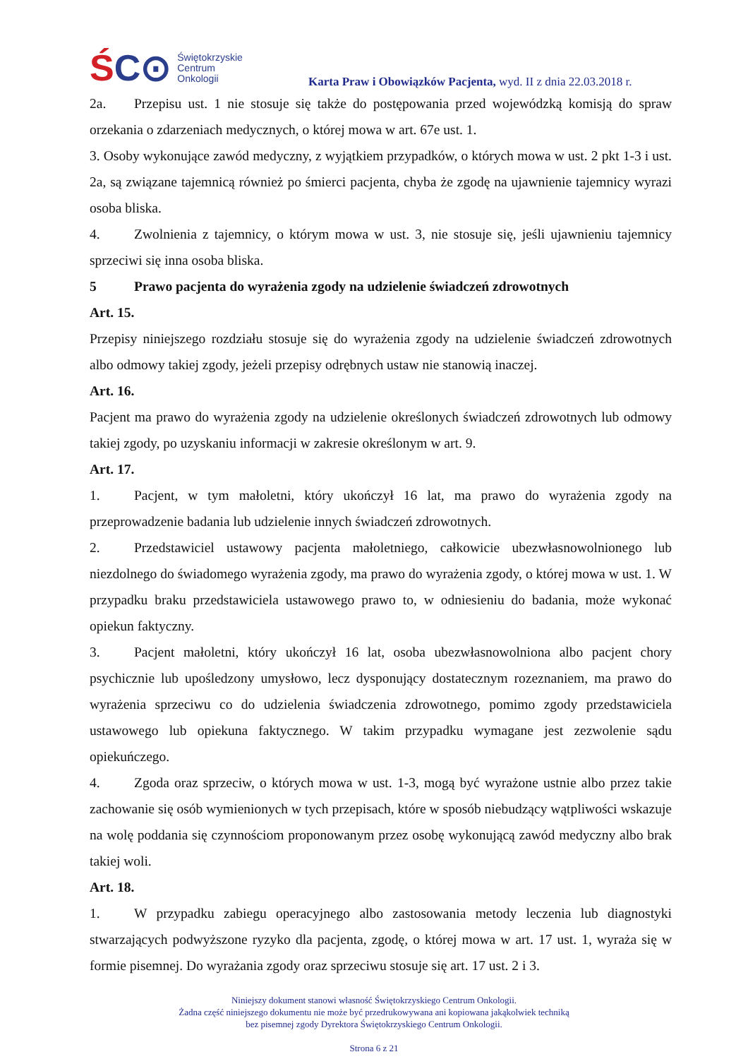ŚC⊙
Świętokrzyskie
Centrum
Onkologii
Karta Praw i Obowiązków Pacjenta, wyd. II z dnia 22.03.2018 r.
2a. Przepisu ust. 1 nie stosuje się także do postępowania przed wojewódzką komisją do spraw orzekania o zdarzeniach medycznych, o której mowa w art. 67e ust. 1.
3. Osoby wykonujące zawód medyczny, z wyjątkiem przypadków, o których mowa w ust. 2 pkt 1-3 i ust. 2a, są związane tajemnicą również po śmierci pacjenta, chyba że zgodę na ujawnienie tajemnicy wyrazi osoba bliska.
4. Zwolnienia z tajemnicy, o którym mowa w ust. 3, nie stosuje się, jeśli ujawnieniu tajemnicy sprzeciwi się inna osoba bliska.
5 Prawo pacjenta do wyrażenia zgody na udzielenie świadczeń zdrowotnych
Art. 15.
Przepisy niniejszego rozdziału stosuje się do wyrażenia zgody na udzielenie świadczeń zdrowotnych albo odmowy takiej zgody, jeżeli przepisy odrębnych ustaw nie stanowią inaczej.
Art. 16.
Pacjent ma prawo do wyrażenia zgody na udzielenie określonych świadczeń zdrowotnych lub odmowy takiej zgody, po uzyskaniu informacji w zakresie określonym w art. 9.
Art. 17.
1. Pacjent, w tym małoletni, który ukończył 16 lat, ma prawo do wyrażenia zgody na przeprowadzenie badania lub udzielenie innych świadczeń zdrowotnych.
2. Przedstawiciel ustawowy pacjenta małoletniego, całkowicie ubezwłasnowolnionego lub niezdolnego do świadomego wyrażenia zgody, ma prawo do wyrażenia zgody, o której mowa w ust. 1. W przypadku braku przedstawiciela ustawowego prawo to, w odniesieniu do badania, może wykonać opiekun faktyczny.
3. Pacjent małoletni, który ukończył 16 lat, osoba ubezwłasnowolniona albo pacjent chory psychicznie lub upośledzony umysłowo, lecz dysponujący dostatecznym rozeznaniem, ma prawo do wyrażenia sprzeciwu co do udzielenia świadczenia zdrowotnego, pomimo zgody przedstawiciela ustawowego lub opiekuna faktycznego. W takim przypadku wymagane jest zezwolenie sądu opiekuńczego.
4. Zgoda oraz sprzeciw, o których mowa w ust. 1-3, mogą być wyrażone ustnie albo przez takie zachowanie się osób wymienionych w tych przepisach, które w sposób niebudzący wątpliwości wskazuje na wolę poddania się czynnościom proponowanym przez osobę wykonującą zawód medyczny albo brak takiej woli.
Art. 18.
1. W przypadku zabiegu operacyjnego albo zastosowania metody leczenia lub diagnostyki stwarzających podwyższone ryzyko dla pacjenta, zgodę, o której mowa w art. 17 ust. 1, wyraża się w formie pisemnej. Do wyrażania zgody oraz sprzeciwu stosuje się art. 17 ust. 2 i 3.
Niniejszy dokument stanowi własność Świętokrzyskiego Centrum Onkologii.
Żadna część niniejszego dokumentu nie może być przedrukowywana ani kopiowana jakąkolwiek techniką
bez pisemnej zgody Dyrektora Świętokrzyskiego Centrum Onkologii.
Strona 6 z 21